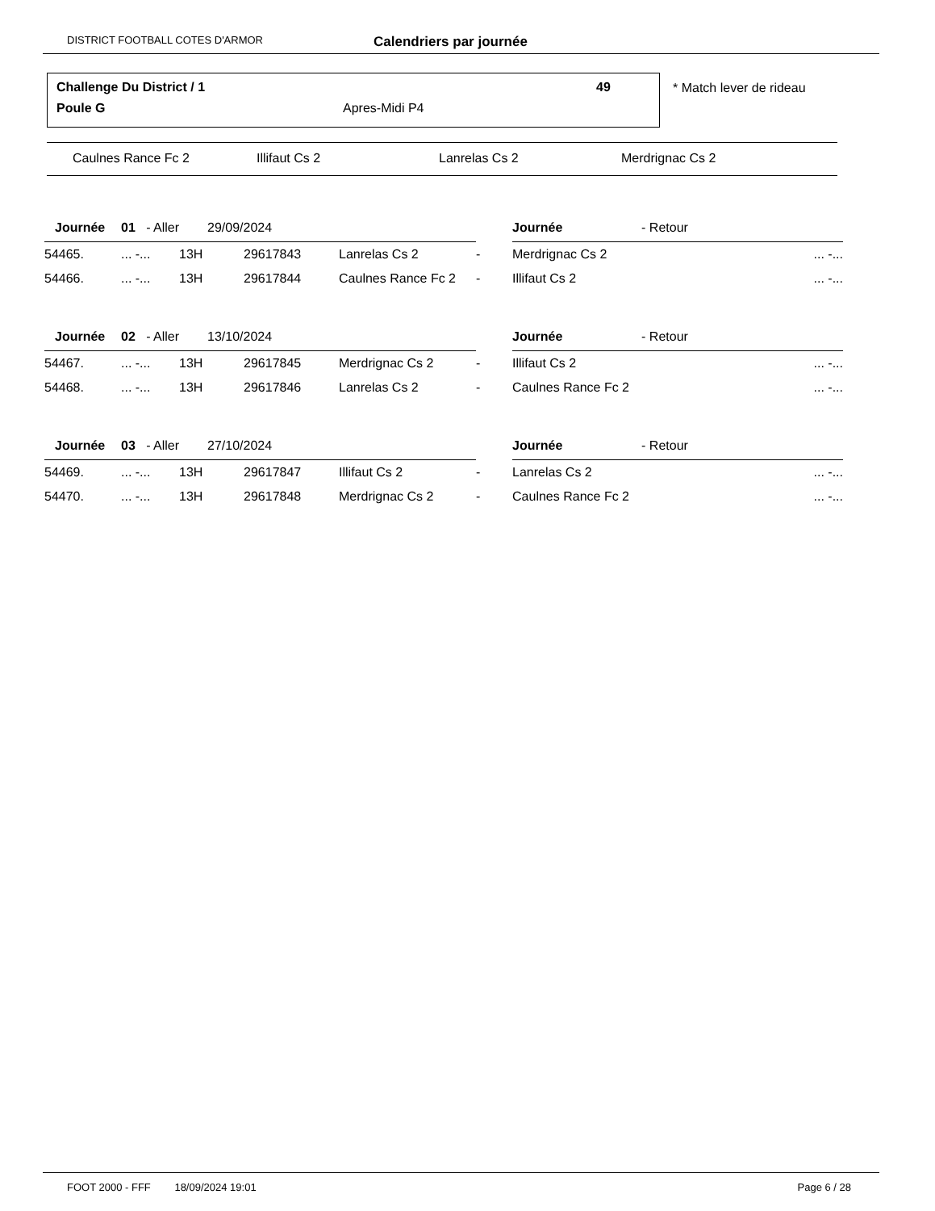DISTRICT FOOTBALL COTES D'ARMOR Calendriers par journée
Challenge Du District / 1 49
Poule G Apres-Midi P4
* Match lever de rideau
Caulnes Rance Fc 2 Illifaut Cs 2 Lanrelas Cs 2 Merdrignac Cs 2
| Journée | 01 - Aller | 29/09/2024 | | | | Journée - Retour | |
| 54465. | ... -... | 13H | 29617843 | Lanrelas Cs 2 | - | Merdrignac Cs 2 | ... -... |
| 54466. | ... -... | 13H | 29617844 | Caulnes Rance Fc 2 | - | Illifaut Cs 2 | ... -... |
| Journée | 02 - Aller | 13/10/2024 | | | | Journée - Retour | |
| 54467. | ... -... | 13H | 29617845 | Merdrignac Cs 2 | - | Illifaut Cs 2 | ... -... |
| 54468. | ... -... | 13H | 29617846 | Lanrelas Cs 2 | - | Caulnes Rance Fc 2 | ... -... |
| Journée | 03 - Aller | 27/10/2024 | | | | Journée - Retour | |
| 54469. | ... -... | 13H | 29617847 | Illifaut Cs 2 | - | Lanrelas Cs 2 | ... -... |
| 54470. | ... -... | 13H | 29617848 | Merdrignac Cs 2 | - | Caulnes Rance Fc 2 | ... -... |
FOOT 2000 - FFF 18/09/2024 19:01 Page 6 / 28